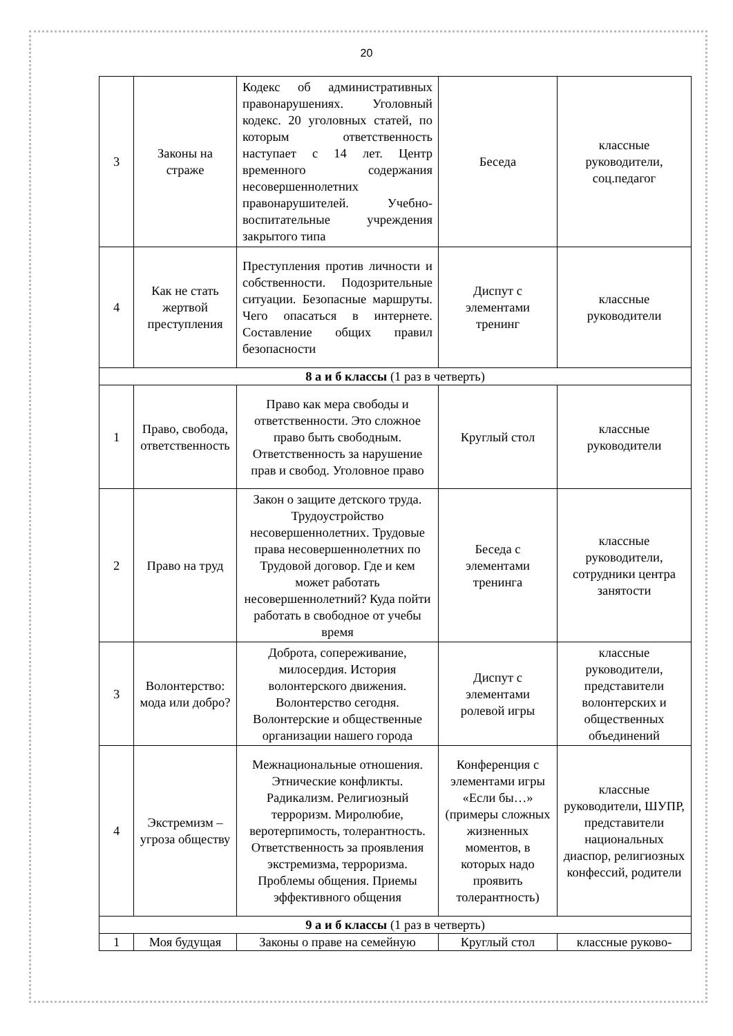20
| 3 | Законы на страже | Кодекс об административных правонарушениях. Уголовный кодекс. 20 уголовных статей, по которым ответственность наступает с 14 лет. Центр временного содержания несовершеннолетних правонарушителей. Учебно-воспитательные учреждения закрытого типа | Беседа | классные руководители, соц.педагог |
| 4 | Как не стать жертвой преступления | Преступления против личности и собственности. Подозрительные ситуации. Безопасные маршруты. Чего опасаться в интернете. Составление общих правил безопасности | Диспут с элементами тренинг | классные руководители |
| 8 а и б классы (1 раз в четверть) | | | | |
| 1 | Право, свобода, ответственность | Право как мера свободы и ответственности. Это сложное право быть свободным. Ответственность за нарушение прав и свобод. Уголовное право | Круглый стол | классные руководители |
| 2 | Право на труд | Закон о защите детского труда. Трудоустройство несовершеннолетних. Трудовые права несовершеннолетних по Трудовой договор. Где и кем может работать несовершеннолетний? Куда пойти работать в свободное от учебы время | Беседа с элементами тренинга | классные руководители, сотрудники центра занятости |
| 3 | Волонтерство: мода или добро? | Доброта, сопереживание, милосердия. История волонтерского движения. Волонтерство сегодня. Волонтерские и общественные организации нашего города | Диспут с элементами ролевой игры | классные руководители, представители волонтерских и общественных объединений |
| 4 | Экстремизм – угроза обществу | Межнациональные отношения. Этнические конфликты. Радикализм. Религиозный терроризм. Миролюбие, веротерпимость, толерантность. Ответственность за проявления экстремизма, терроризма. Проблемы общения. Приемы эффективного общения | Конференция с элементами игры «Если бы…» (примеры сложных жизненных моментов, в которых надо проявить толерантность) | классные руководители, ШУПР, представители национальных диаспор, религиозных конфессий, родители |
| 9 а и б классы (1 раз в четверть) | | | | |
| 1 | Моя будущая | Законы о праве на семейную | Круглый стол | классные руково- |